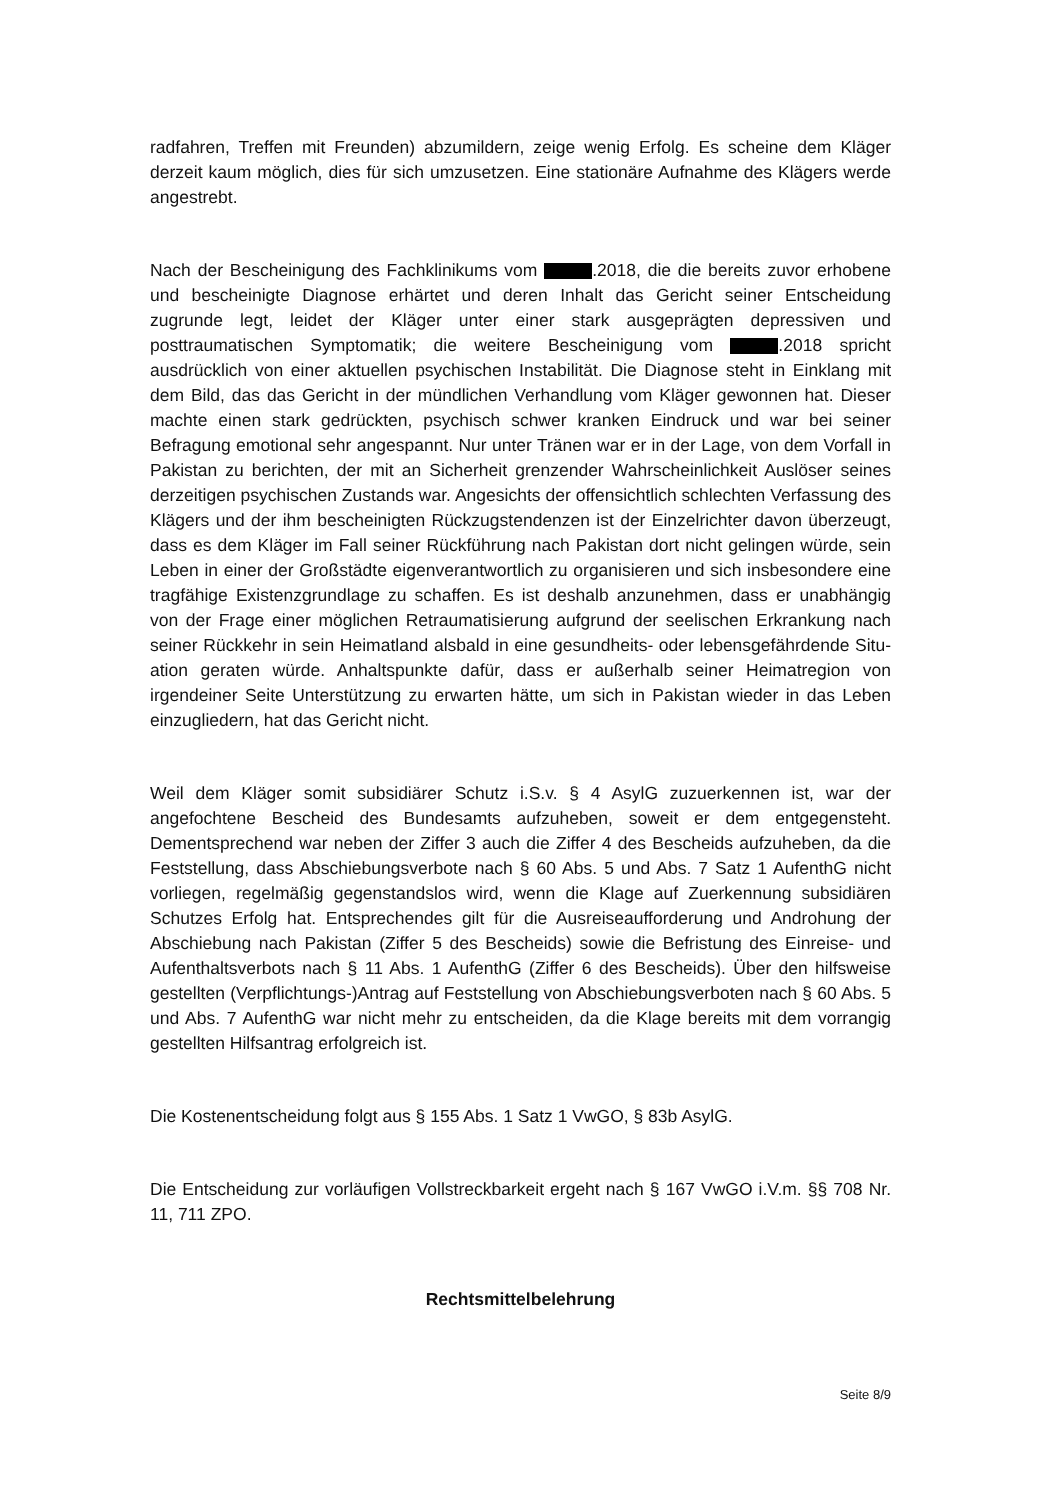radfahren, Treffen mit Freunden) abzumildern, zeige wenig Erfolg. Es scheine dem Klä­ger derzeit kaum möglich, dies für sich umzusetzen. Eine stationäre Aufnahme des Klä­gers werde angestrebt.
Nach der Bescheinigung des Fachklinikums vom .2018, die die bereits zuvor erho­bene und bescheinigte Diagnose erhärtet und deren Inhalt das Gericht seiner Entschei­dung zugrunde legt, leidet der Kläger unter einer stark ausgeprägten depressiven und posttraumatischen Symptomatik; die weitere Bescheinigung vom .2018 spricht ausdrücklich von einer aktuellen psychischen Instabilität. Die Diagnose steht in Einklang mit dem Bild, das das Gericht in der mündlichen Verhandlung vom Kläger gewonnen hat. Dieser machte einen stark gedrückten, psychisch schwer kranken Eindruck und war bei seiner Befragung emotional sehr angespannt. Nur unter Tränen war er in der Lage, von dem Vorfall in Pakistan zu berichten, der mit an Sicherheit grenzender Wahrschein­lichkeit Auslöser seines derzeitigen psychischen Zustands war. Angesichts der offen­sichtlich schlechten Verfassung des Klägers und der ihm bescheinigten Rückzugsten­denzen ist der Einzelrichter davon überzeugt, dass es dem Kläger im Fall seiner Rück­führung nach Pakistan dort nicht gelingen würde, sein Leben in einer der Großstädte eigenverantwortlich zu organisieren und sich insbesondere eine tragfähige Existenz­grundlage zu schaffen. Es ist deshalb anzunehmen, dass er unabhängig von der Frage einer möglichen Retraumatisierung aufgrund der seelischen Erkrankung nach seiner Rückkehr in sein Heimatland alsbald in eine gesundheits- oder lebensgefährdende Situ­ation geraten würde. Anhaltspunkte dafür, dass er außerhalb seiner Heimatregion von irgendeiner Seite Unterstützung zu erwarten hätte, um sich in Pakistan wieder in das Leben einzugliedern, hat das Gericht nicht.
Weil dem Kläger somit subsidiärer Schutz i.S.v. § 4 AsylG zuzuerkennen ist, war der angefochtene Bescheid des Bundesamts aufzuheben, soweit er dem entgegensteht. Dementsprechend war neben der Ziffer 3 auch die Ziffer 4 des Bescheids aufzuheben, da die Feststellung, dass Abschiebungsverbote nach § 60 Abs. 5 und Abs. 7 Satz 1 AufenthG nicht vorliegen, regelmäßig gegenstandslos wird, wenn die Klage auf Zuer­kennung subsidiären Schutzes Erfolg hat. Entsprechendes gilt für die Ausreiseaufforde­rung und Androhung der Abschiebung nach Pakistan (Ziffer 5 des Bescheids) sowie die Befristung des Einreise- und Aufenthaltsverbots nach § 11 Abs. 1 AufenthG (Ziffer 6 des Bescheids). Über den hilfsweise gestellten (Verpflichtungs-)Antrag auf Feststellung von Abschiebungsverboten nach § 60 Abs. 5 und Abs. 7 AufenthG war nicht mehr zu ent­scheiden, da die Klage bereits mit dem vorrangig gestellten Hilfsantrag erfolgreich ist.
Die Kostenentscheidung folgt aus § 155 Abs. 1 Satz 1 VwGO, § 83b AsylG.
Die Entscheidung zur vorläufigen Vollstreckbarkeit ergeht nach § 167 VwGO i.V.m. §§ 708 Nr. 11, 711 ZPO.
Rechtsmittelbelehrung
Seite 8/9